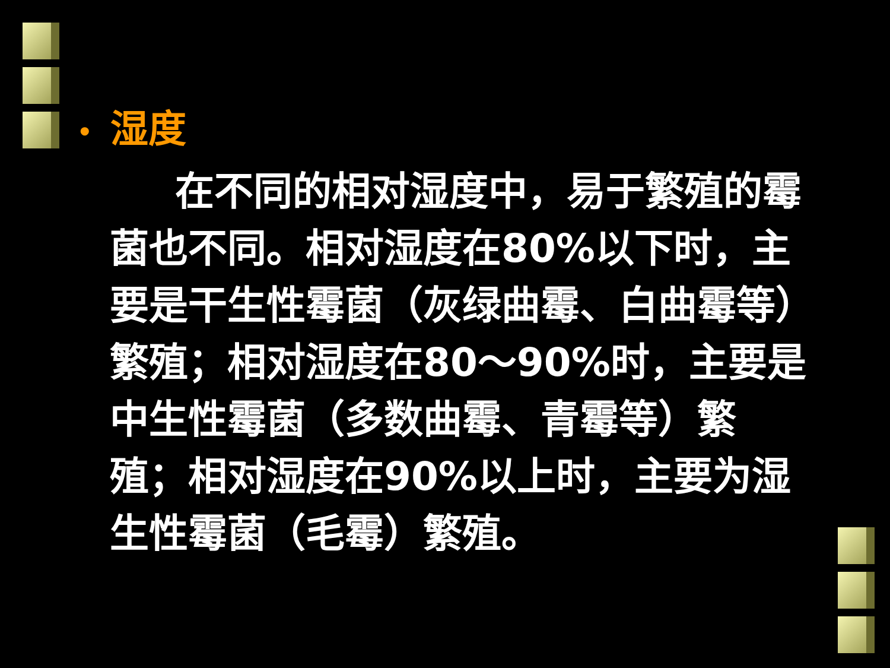• 湿度
在不同的相对湿度中，易于繁殖的霉菌也不同。相对湿度在80%以下时，主要是干生性霉菌（灰绿曲霉、白曲霉等）繁殖；相对湿度在80～90%时，主要是中生性霉菌（多数曲霉、青霉等）繁殖；相对湿度在90%以上时，主要为湿生性霉菌（毛霉）繁殖。